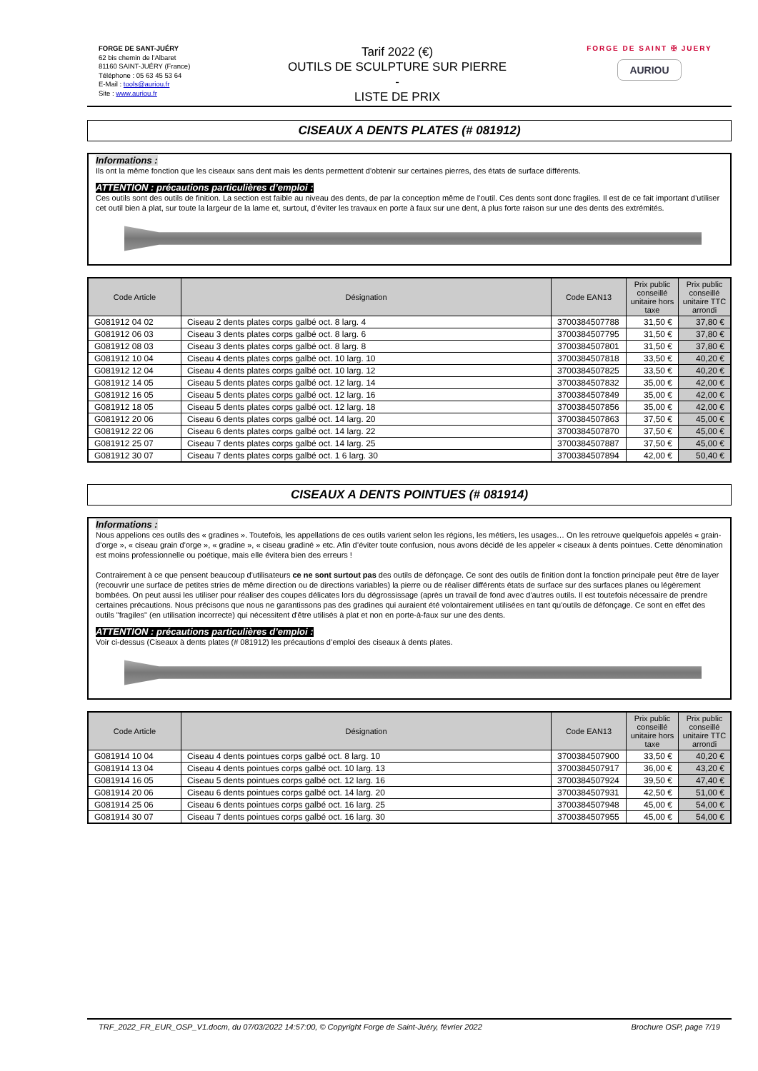FORGE DE SANT-JUÉRY
62 bis chemin de l'Albaret
81160 SAINT-JUÉRY (France)
Téléphone : 05 63 45 53 64
E-Mail : tools@auriou.fr
Site : www.auriou.fr
Tarif 2022 (€)
OUTILS DE SCULPTURE SUR PIERRE
-
LISTE DE PRIX
FORGE DE SAINT ✠ JUERY
AURIOU
CISEAUX A DENTS PLATES (# 081912)
Informations :
Ils ont la même fonction que les ciseaux sans dent mais les dents permettent d'obtenir sur certaines pierres, des états de surface différents.
ATTENTION : précautions particulières d’emploi :
Ces outils sont des outils de finition. La section est faible au niveau des dents, de par la conception même de l’outil. Ces dents sont donc fragiles. Il est de ce fait important d’utiliser cet outil bien à plat, sur toute la largeur de la lame et, surtout, d’éviter les travaux en porte à faux sur une dent, à plus forte raison sur une des dents des extrémités.
| Code Article | Désignation | Code EAN13 | Prix public conseillé unitaire hors taxe | Prix public conseillé unitaire TTC arrondi |
| --- | --- | --- | --- | --- |
| G081912 04 02 | Ciseau 2 dents plates corps galbé oct. 8 larg. 4 | 3700384507788 | 31,50 € | 37,80 € |
| G081912 06 03 | Ciseau 3 dents plates corps galbé oct. 8 larg. 6 | 3700384507795 | 31,50 € | 37,80 € |
| G081912 08 03 | Ciseau 3 dents plates corps galbé oct. 8 larg. 8 | 3700384507801 | 31,50 € | 37,80 € |
| G081912 10 04 | Ciseau 4 dents plates corps galbé oct. 10 larg. 10 | 3700384507818 | 33,50 € | 40,20 € |
| G081912 12 04 | Ciseau 4 dents plates corps galbé oct. 10 larg. 12 | 3700384507825 | 33,50 € | 40,20 € |
| G081912 14 05 | Ciseau 5 dents plates corps galbé oct. 12 larg. 14 | 3700384507832 | 35,00 € | 42,00 € |
| G081912 16 05 | Ciseau 5 dents plates corps galbé oct. 12 larg. 16 | 3700384507849 | 35,00 € | 42,00 € |
| G081912 18 05 | Ciseau 5 dents plates corps galbé oct. 12 larg. 18 | 3700384507856 | 35,00 € | 42,00 € |
| G081912 20 06 | Ciseau 6 dents plates corps galbé oct. 14 larg. 20 | 3700384507863 | 37,50 € | 45,00 € |
| G081912 22 06 | Ciseau 6 dents plates corps galbé oct. 14 larg. 22 | 3700384507870 | 37,50 € | 45,00 € |
| G081912 25 07 | Ciseau 7 dents plates corps galbé oct. 14 larg. 25 | 3700384507887 | 37,50 € | 45,00 € |
| G081912 30 07 | Ciseau 7 dents plates corps galbé oct. 1 6 larg. 30 | 3700384507894 | 42,00 € | 50,40 € |
CISEAUX A DENTS POINTUES (# 081914)
Informations :
Nous appelions ces outils des « gradines ». Toutefois, les appellations de ces outils varient selon les régions, les métiers, les usages… On les retrouve quelquefois appelés « grain-d’orge », « ciseau grain d’orge », « gradine », « ciseau gradiné » etc. Afin d’éviter toute confusion, nous avons décidé de les appeler « ciseaux à dents pointues. Cette dénomination est moins professionnelle ou poétique, mais elle évitera bien des erreurs !
Contrairement à ce que pensent beaucoup d'utilisateurs ce ne sont surtout pas des outils de défonçage. Ce sont des outils de finition dont la fonction principale peut être de layer (recouvrir une surface de petites stries de même direction ou de directions variables) la pierre ou de réaliser différents états de surface sur des surfaces planes ou légèrement bombées. On peut aussi les utiliser pour réaliser des coupes délicates lors du dégrossissage (après un travail de fond avec d'autres outils. Il est toutefois nécessaire de prendre certaines précautions. Nous précisons que nous ne garantissons pas des gradines qui auraient été volontairement utilisées en tant qu'outils de défonçage. Ce sont en effet des outils "fragiles" (en utilisation incorrecte) qui nécessitent d'être utilisés à plat et non en porte-à-faux sur une des dents.
ATTENTION : précautions particulières d’emploi :
Voir ci-dessus (Ciseaux à dents plates (# 081912) les précautions d’emploi des ciseaux à dents plates.
| Code Article | Désignation | Code EAN13 | Prix public conseillé unitaire hors taxe | Prix public conseillé unitaire TTC arrondi |
| --- | --- | --- | --- | --- |
| G081914 10 04 | Ciseau 4 dents pointues corps galbé oct. 8 larg. 10 | 3700384507900 | 33,50 € | 40,20 € |
| G081914 13 04 | Ciseau 4 dents pointues corps galbé oct. 10 larg. 13 | 3700384507917 | 36,00 € | 43,20 € |
| G081914 16 05 | Ciseau 5 dents pointues corps galbé oct. 12 larg. 16 | 3700384507924 | 39,50 € | 47,40 € |
| G081914 20 06 | Ciseau 6 dents pointues corps galbé oct. 14 larg. 20 | 3700384507931 | 42,50 € | 51,00 € |
| G081914 25 06 | Ciseau 6 dents pointues corps galbé oct. 16 larg. 25 | 3700384507948 | 45,00 € | 54,00 € |
| G081914 30 07 | Ciseau 7 dents pointues corps galbé oct. 16 larg. 30 | 3700384507955 | 45,00 € | 54,00 € |
TRF_2022_FR_EUR_OSP_V1.docm, du 07/03/2022 14:57:00, © Copyright Forge de Saint-Juéry, février 2022 Brochure OSP, page 7/19